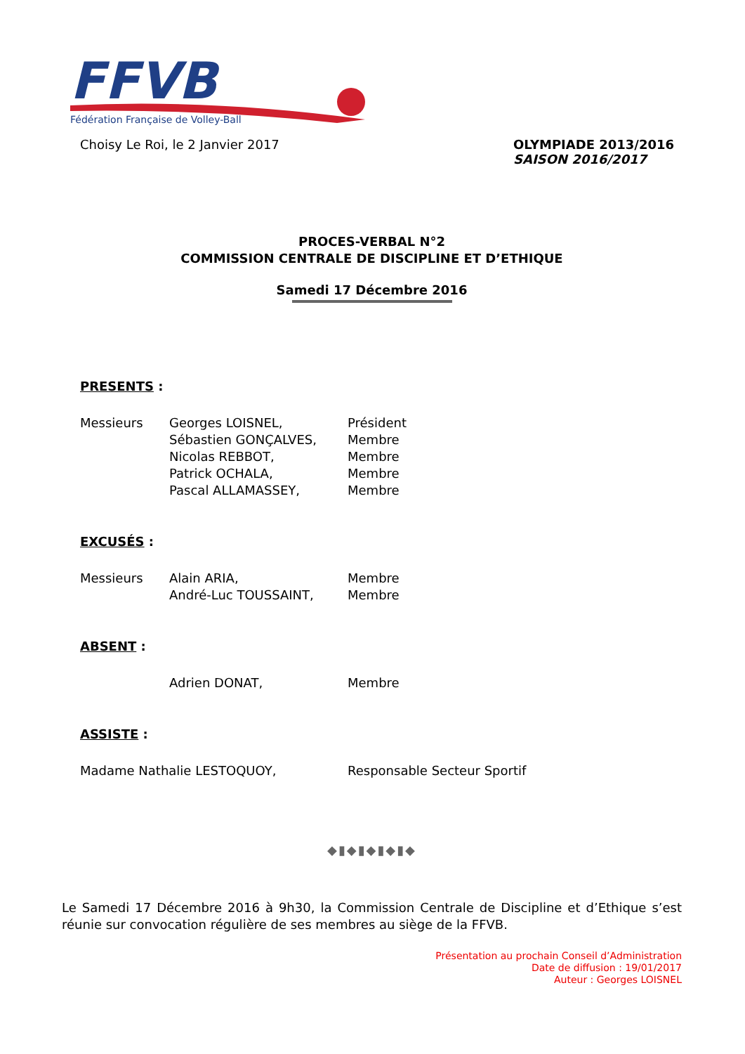FFVB
Fédération Française de Volley-Ball
Choisy Le Roi, le 2 Janvier 2017
OLYMPIADE 2013/2016
SAISON 2016/2017
PROCES-VERBAL N°2
COMMISSION CENTRALE DE DISCIPLINE ET D’ETHIQUE
Samedi 17 Décembre 2016
PRESENTS :
| Messieurs | Georges LOISNEL, | Président |
| | Sébastien GONÇALVES, | Membre |
| | Nicolas REBBOT, | Membre |
| | Patrick OCHALA, | Membre |
| | Pascal ALLAMASSEY, | Membre |
EXCUSÉS :
| Messieurs | Alain ARIA, | Membre |
| | André-Luc TOUSSAINT, | Membre |
ABSENT :
| | Adrien DONAT, | Membre |
ASSISTE :
| Madame Nathalie LESTOQUOY, | Responsable Secteur Sportif |
◆▮◆▮◆▮◆▮◆
Le Samedi 17 Décembre 2016 à 9h30, la Commission Centrale de Discipline et d’Ethique s’est réunie sur convocation régulière de ses membres au siège de la FFVB.
Présentation au prochain Conseil d’Administration
Date de diffusion : 19/01/2017
Auteur : Georges LOISNEL